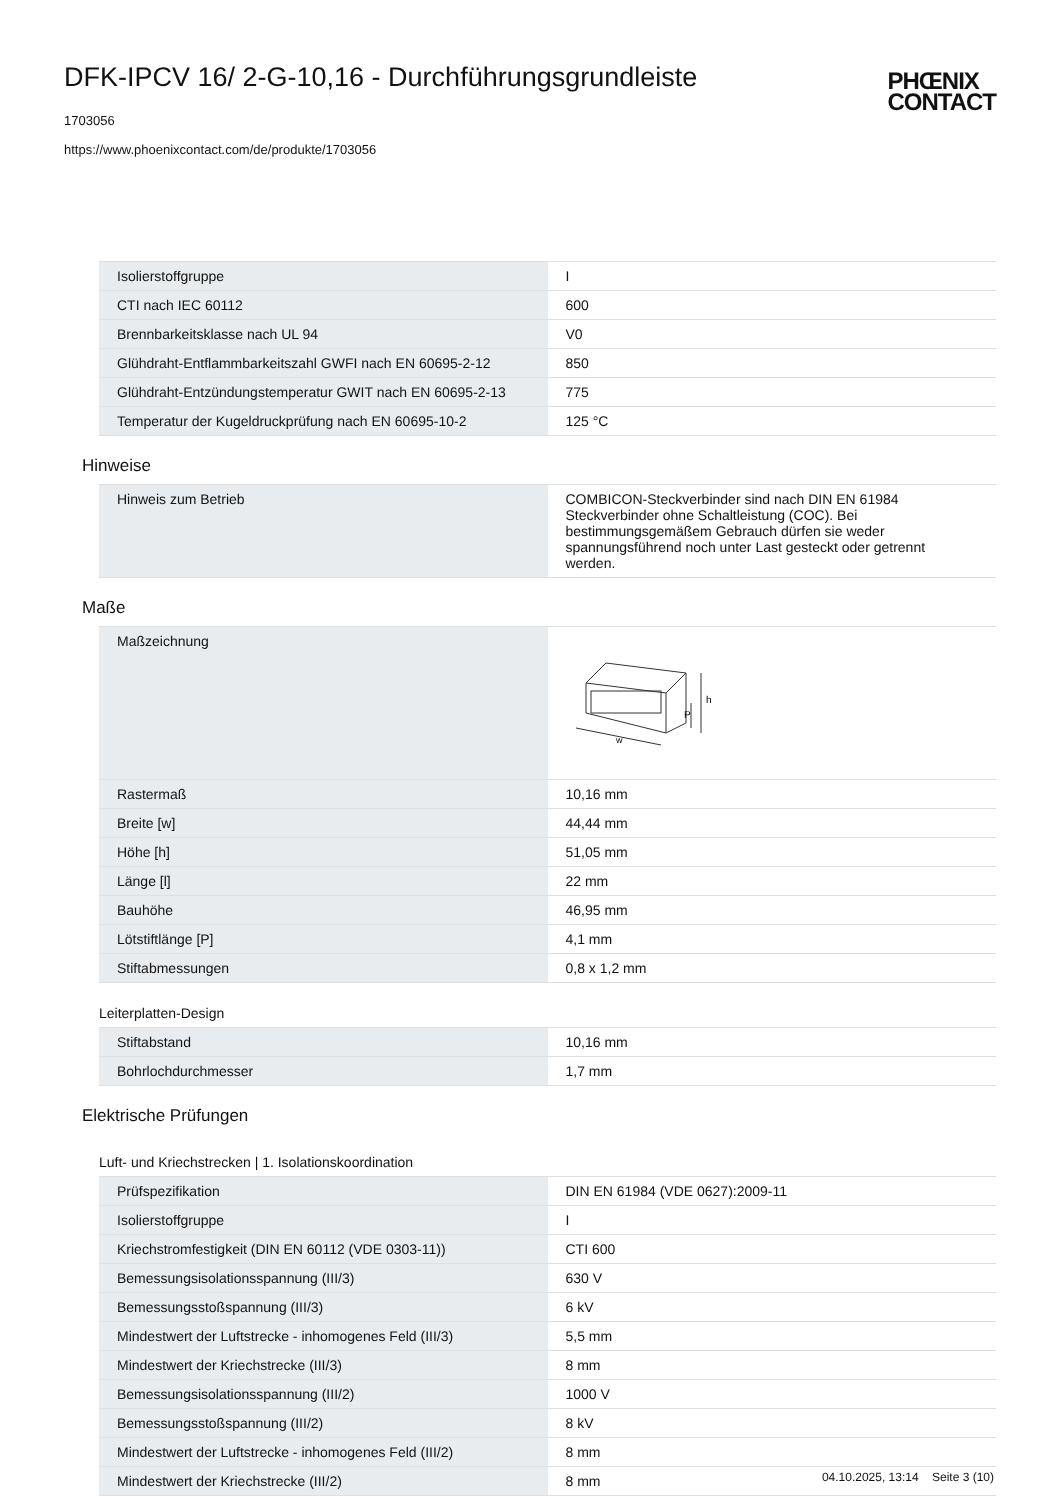DFK-IPCV 16/ 2-G-10,16 - Durchführungsgrundleiste
1703056
https://www.phoenixcontact.com/de/produkte/1703056
PHŒNIX
CONTACT
| Isolierstoffgruppe | I |
| CTI nach IEC 60112 | 600 |
| Brennbarkeitsklasse nach UL 94 | V0 |
| Glühdraht-Entflammbarkeitszahl GWFI nach EN 60695-2-12 | 850 |
| Glühdraht-Entzündungstemperatur GWIT nach EN 60695-2-13 | 775 |
| Temperatur der Kugeldruckprüfung nach EN 60695-10-2 | 125 °C |
Hinweise
| Hinweis zum Betrieb | COMBICON-Steckverbinder sind nach DIN EN 61984 Steckverbinder ohne Schaltleistung (COC). Bei bestimmungsgemäßem Gebrauch dürfen sie weder spannungsführend noch unter Last gesteckt oder getrennt werden. |
Maße
| Maßzeichnung | h P w |
| Rastermaß | 10,16 mm |
| Breite [w] | 44,44 mm |
| Höhe [h] | 51,05 mm |
| Länge [l] | 22 mm |
| Bauhöhe | 46,95 mm |
| Lötstiftlänge [P] | 4,1 mm |
| Stiftabmessungen | 0,8 x 1,2 mm |
Leiterplatten-Design
| Stiftabstand | 10,16 mm |
| Bohrlochdurchmesser | 1,7 mm |
Elektrische Prüfungen
Luft- und Kriechstrecken | 1. Isolationskoordination
| Prüfspezifikation | DIN EN 61984 (VDE 0627):2009-11 |
| Isolierstoffgruppe | I |
| Kriechstromfestigkeit (DIN EN 60112 (VDE 0303-11)) | CTI 600 |
| Bemessungsisolationsspannung (III/3) | 630 V |
| Bemessungsstoßspannung (III/3) | 6 kV |
| Mindestwert der Luftstrecke - inhomogenes Feld (III/3) | 5,5 mm |
| Mindestwert der Kriechstrecke (III/3) | 8 mm |
| Bemessungsisolationsspannung (III/2) | 1000 V |
| Bemessungsstoßspannung (III/2) | 8 kV |
| Mindestwert der Luftstrecke - inhomogenes Feld (III/2) | 8 mm |
| Mindestwert der Kriechstrecke (III/2) | 8 mm |
04.10.2025, 13:14 Seite 3 (10)